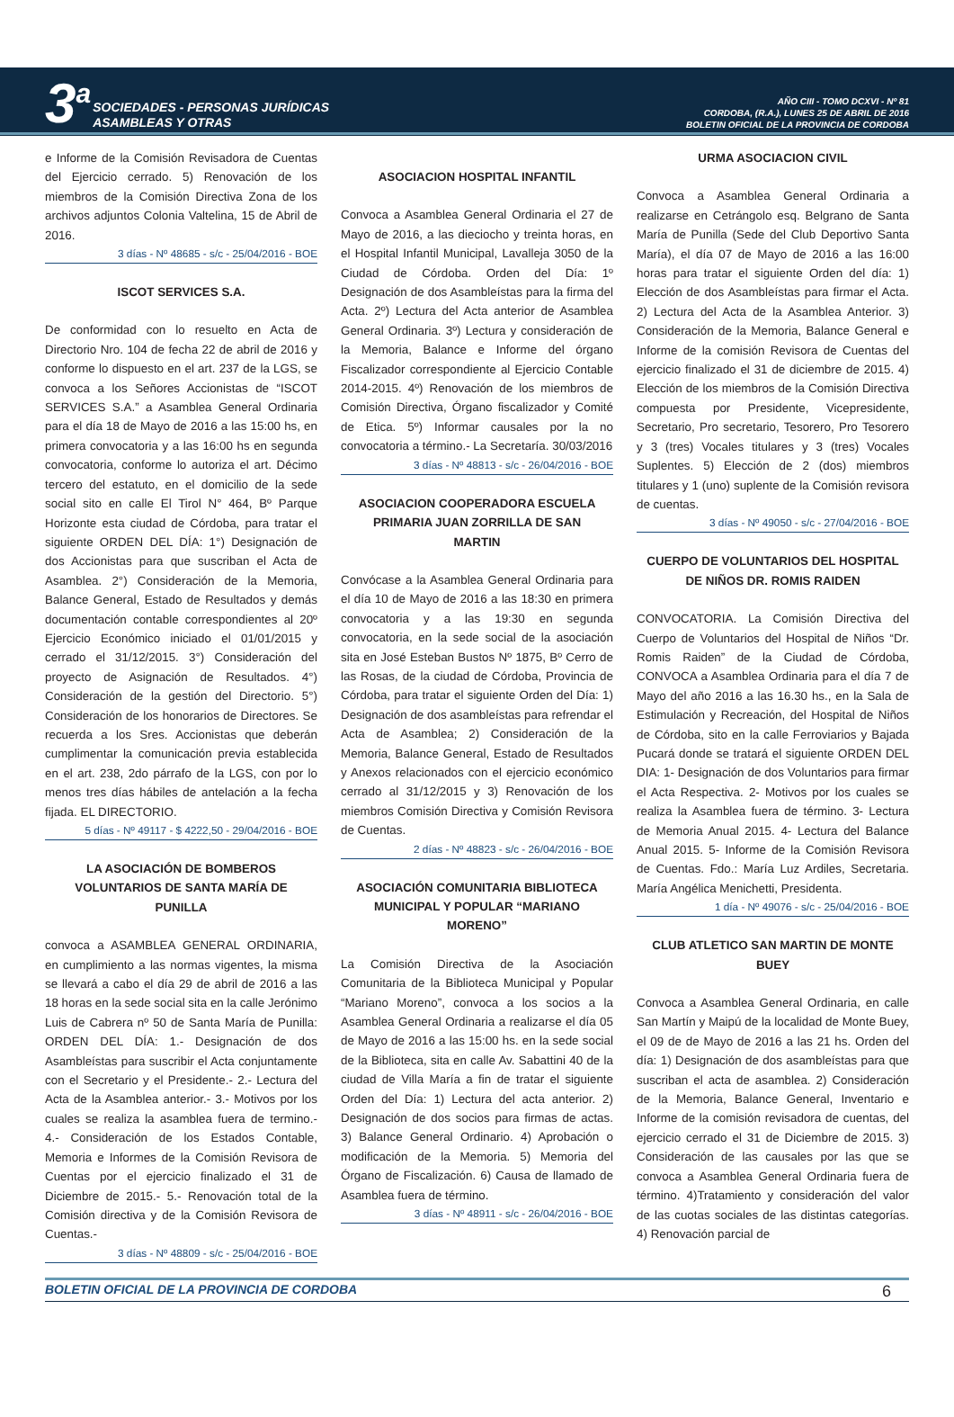3<sup>a</sup>
SOCIEDADES - PERSONAS JURÍDICAS
ASAMBLEAS Y OTRAS
AÑO CIII - TOMO DCXVI - Nº 81
CORDOBA, (R.A.), LUNES 25 DE ABRIL DE 2016
BOLETIN OFICIAL DE LA PROVINCIA DE CORDOBA
e Informe de la Comisión Revisadora de Cuentas del Ejercicio cerrado. 5) Renovación de los miembros de la Comisión Directiva Zona de los archivos adjuntos Colonia Valtelina, 15 de Abril de 2016.
3 días - Nº 48685 - s/c - 25/04/2016 - BOE
ISCOT SERVICES S.A.
De conformidad con lo resuelto en Acta de Directorio Nro. 104 de fecha 22 de abril de 2016 y conforme lo dispuesto en el art. 237 de la LGS, se convoca a los Señores Accionistas de “ISCOT SERVICES S.A.” a Asamblea General Ordinaria para el día 18 de Mayo de 2016 a las 15:00 hs, en primera convocatoria y a las 16:00 hs en segunda convocatoria, conforme lo autoriza el art. Décimo tercero del estatuto, en el domicilio de la sede social sito en calle El Tirol N° 464, Bº Parque Horizonte esta ciudad de Córdoba, para tratar el siguiente ORDEN DEL DÍA: 1°) Designación de dos Accionistas para que suscriban el Acta de Asamblea. 2°) Consideración de la Memoria, Balance General, Estado de Resultados y demás documentación contable correspondientes al 20º Ejercicio Económico iniciado el 01/01/2015 y cerrado el 31/12/2015. 3°) Consideración del proyecto de Asignación de Resultados. 4°) Consideración de la gestión del Directorio. 5°) Consideración de los honorarios de Directores. Se recuerda a los Sres. Accionistas que deberán cumplimentar la comunicación previa establecida en el art. 238, 2do párrafo de la LGS, con por lo menos tres días hábiles de antelación a la fecha fijada. EL DIRECTORIO.
5 días - Nº 49117 - $ 4222,50 - 29/04/2016 - BOE
LA ASOCIACIÓN DE BOMBEROS VOLUNTARIOS DE SANTA MARÍA DE PUNILLA
convoca a ASAMBLEA GENERAL ORDINARIA, en cumplimiento a las normas vigentes, la misma se llevará a cabo el día 29 de abril de 2016 a las 18 horas en la sede social sita en la calle Jerónimo Luis de Cabrera nº 50 de Santa María de Punilla: ORDEN DEL DÍA: 1.- Designación de dos Asambleístas para suscribir el Acta conjuntamente con el Secretario y el Presidente.- 2.- Lectura del Acta de la Asamblea anterior.- 3.- Motivos por los cuales se realiza la asamblea fuera de termino.- 4.- Consideración de los Estados Contable, Memoria e Informes de la Comisión Revisora de Cuentas por el ejercicio finalizado el 31 de Diciembre de 2015.- 5.- Renovación total de la Comisión directiva y de la Comisión Revisora de Cuentas.-
3 días - Nº 48809 - s/c - 25/04/2016 - BOE
ASOCIACION HOSPITAL INFANTIL
Convoca a Asamblea General Ordinaria el 27 de Mayo de 2016, a las dieciocho y treinta horas, en el Hospital Infantil Municipal, Lavalleja 3050 de la Ciudad de Córdoba. Orden del Día: 1º Designación de dos Asambleístas para la firma del Acta. 2º) Lectura del Acta anterior de Asamblea General Ordinaria. 3º) Lectura y consideración de la Memoria, Balance e Informe del órgano Fiscalizador correspondiente al Ejercicio Contable 2014-2015. 4º) Renovación de los miembros de Comisión Directiva, Órgano fiscalizador y Comité de Etica. 5º) Informar causales por la no convocatoria a término.- La Secretaría. 30/03/2016
3 días - Nº 48813 - s/c - 26/04/2016 - BOE
ASOCIACION COOPERADORA ESCUELA PRIMARIA JUAN ZORRILLA DE SAN MARTIN
Convócase a la Asamblea General Ordinaria para el día 10 de Mayo de 2016 a las 18:30 en primera convocatoria y a las 19:30 en segunda convocatoria, en la sede social de la asociación sita en José Esteban Bustos Nº 1875, Bº Cerro de las Rosas, de la ciudad de Córdoba, Provincia de Córdoba, para tratar el siguiente Orden del Día: 1) Designación de dos asambleístas para refrendar el Acta de Asamblea; 2) Consideración de la Memoria, Balance General, Estado de Resultados y Anexos relacionados con el ejercicio económico cerrado al 31/12/2015 y 3) Renovación de los miembros Comisión Directiva y Comisión Revisora de Cuentas.
2 días - Nº 48823 - s/c - 26/04/2016 - BOE
ASOCIACIÓN COMUNITARIA BIBLIOTECA MUNICIPAL Y POPULAR “MARIANO MORENO”
La Comisión Directiva de la Asociación Comunitaria de la Biblioteca Municipal y Popular “Mariano Moreno”, convoca a los socios a la Asamblea General Ordinaria a realizarse el día 05 de Mayo de 2016 a las 15:00 hs. en la sede social de la Biblioteca, sita en calle Av. Sabattini 40 de la ciudad de Villa María a fin de tratar el siguiente Orden del Día: 1) Lectura del acta anterior. 2) Designación de dos socios para firmas de actas. 3) Balance General Ordinario. 4) Aprobación o modificación de la Memoria. 5) Memoria del Órgano de Fiscalización. 6) Causa de llamado de Asamblea fuera de término.
3 días - Nº 48911 - s/c - 26/04/2016 - BOE
URMA ASOCIACION CIVIL
Convoca a Asamblea General Ordinaria a realizarse en Cetrángolo esq. Belgrano de Santa María de Punilla (Sede del Club Deportivo Santa María), el día 07 de Mayo de 2016 a las 16:00 horas para tratar el siguiente Orden del día: 1) Elección de dos Asambleístas para firmar el Acta. 2) Lectura del Acta de la Asamblea Anterior. 3) Consideración de la Memoria, Balance General e Informe de la comisión Revisora de Cuentas del ejercicio finalizado el 31 de diciembre de 2015. 4) Elección de los miembros de la Comisión Directiva compuesta por Presidente, Vicepresidente, Secretario, Pro secretario, Tesorero, Pro Tesorero y 3 (tres) Vocales titulares y 3 (tres) Vocales Suplentes. 5) Elección de 2 (dos) miembros titulares y 1 (uno) suplente de la Comisión revisora de cuentas.
3 días - Nº 49050 - s/c - 27/04/2016 - BOE
CUERPO DE VOLUNTARIOS DEL HOSPITAL DE NIÑOS DR. ROMIS RAIDEN
CONVOCATORIA. La Comisión Directiva del Cuerpo de Voluntarios del Hospital de Niños “Dr. Romis Raiden” de la Ciudad de Córdoba, CONVOCA a Asamblea Ordinaria para el día 7 de Mayo del año 2016 a las 16.30 hs., en la Sala de Estimulación y Recreación, del Hospital de Niños de Córdoba, sito en la calle Ferroviarios y Bajada Pucará donde se tratará el siguiente ORDEN DEL DIA: 1- Designación de dos Voluntarios para firmar el Acta Respectiva. 2- Motivos por los cuales se realiza la Asamblea fuera de término. 3- Lectura de Memoria Anual 2015. 4- Lectura del Balance Anual 2015. 5- Informe de la Comisión Revisora de Cuentas. Fdo.: María Luz Ardiles, Secretaria. María Angélica Menichetti, Presidenta.
1 día - Nº 49076 - s/c - 25/04/2016 - BOE
CLUB ATLETICO SAN MARTIN DE MONTE BUEY
Convoca a Asamblea General Ordinaria, en calle San Martín y Maipú de la localidad de Monte Buey, el 09 de de Mayo de 2016 a las 21 hs. Orden del día: 1) Designación de dos asambleístas para que suscriban el acta de asamblea. 2) Consideración de la Memoria, Balance General, Inventario e Informe de la comisión revisadora de cuentas, del ejercicio cerrado el 31 de Diciembre de 2015. 3) Consideración de las causales por las que se convoca a Asamblea General Ordinaria fuera de término. 4)Tratamiento y consideración del valor de las cuotas sociales de las distintas categorías. 4) Renovación parcial de
BOLETIN OFICIAL DE LA PROVINCIA DE CORDOBA 6